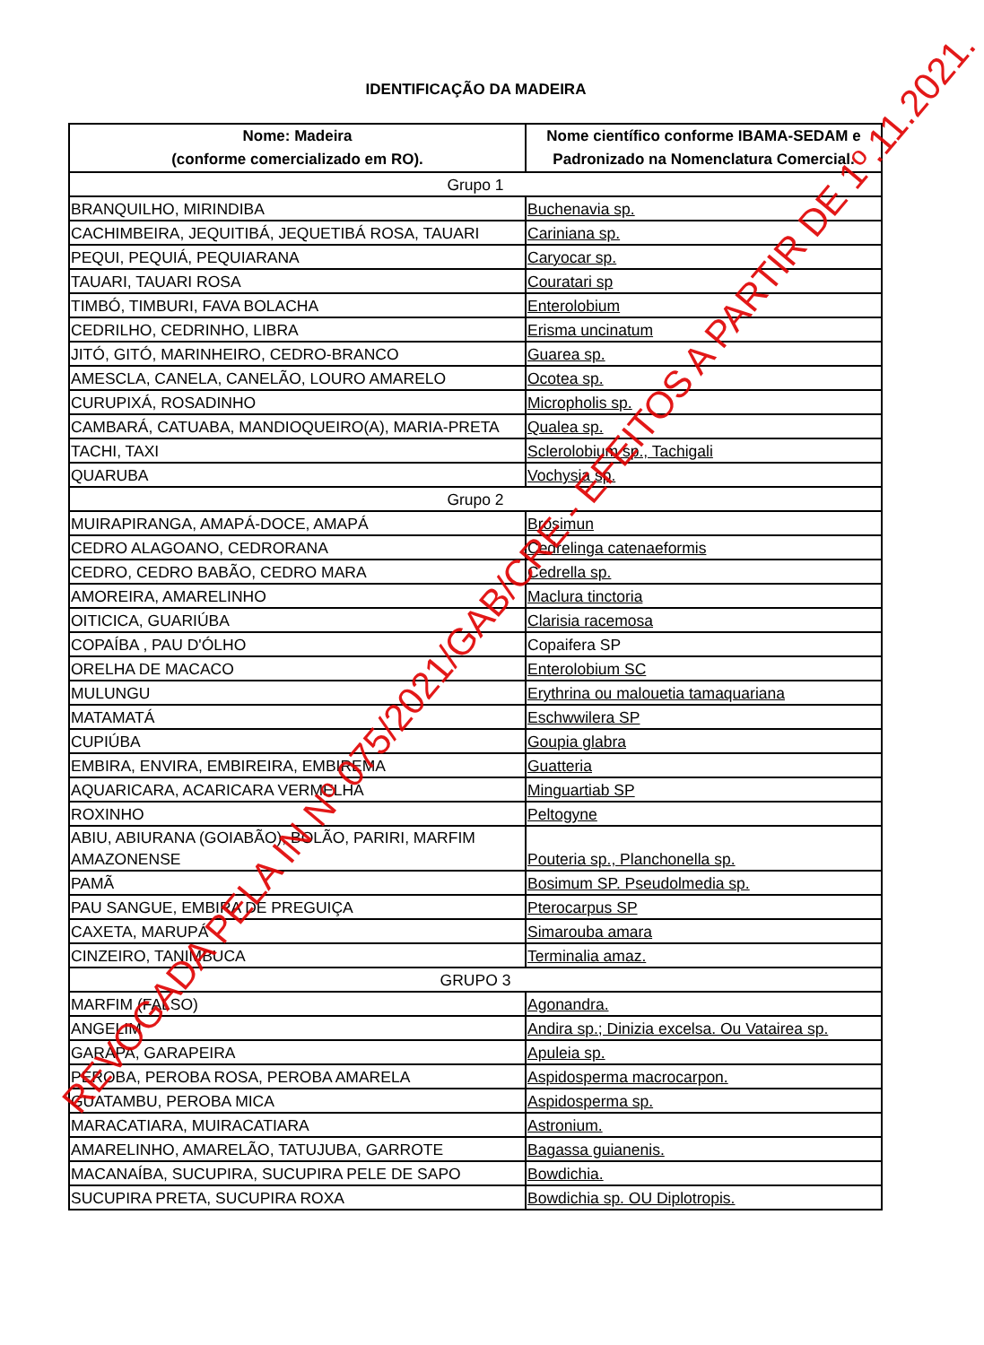IDENTIFICAÇÃO DA MADEIRA
| Nome: Madeira (conforme comercializado em RO). | Nome científico conforme IBAMA-SEDAM e Padronizado na Nomenclatura Comercial. |
| --- | --- |
| Grupo 1 | |
| BRANQUILHO, MIRINDIBA | Buchenavia sp. |
| CACHIMBEIRA, JEQUITIBÁ, JEQUETIBÁ ROSA, TAUARI | Cariniana sp. |
| PEQUI, PEQUIÁ, PEQUIARANA | Caryocar sp. |
| TAUARI, TAUARI ROSA | Couratari sp |
| TIMBÓ, TIMBURI, FAVA BOLACHA | Enterolobium |
| CEDRILHO, CEDRINHO, LIBRA | Erisma uncinatum |
| JITÓ, GITÓ, MARINHEIRO, CEDRO-BRANCO | Guarea sp. |
| AMESCLA, CANELA, CANELÃO, LOURO AMARELO | Ocotea sp. |
| CURUPIXÁ, ROSADINHO | Micropholis sp. |
| CAMBARÁ, CATUABA, MANDIOQUEIRO(A), MARIA-PRETA | Qualea sp. |
| TACHI, TAXI | Sclerolobium sp., Tachigali |
| QUARUBA | Vochysia sp. |
| Grupo 2 | |
| MUIRAPIRANGA, AMAPÁ-DOCE, AMAPÁ | Brosimun |
| CEDRO ALAGOANO, CEDRORANA | Cedrelinga catenaeformis |
| CEDRO, CEDRO BABÃO, CEDRO MARA | Cedrella sp. |
| AMOREIRA, AMARELINHO | Maclura tinctoria |
| OITICICA, GUARIÚBA | Clarisia racemosa |
| COPAÍBA , PAU D'ÓLHO | Copaifera SP |
| ORELHA DE MACACO | Enterolobium SC |
| MULUNGU | Erythrina ou malouetia tamaquariana |
| MATAMATÁ | Eschwwilera SP |
| CUPIÚBA | Goupia glabra |
| EMBIRA, ENVIRA, EMBIREIRA, EMBIREMA | Guatteria |
| AQUARICARA, ACARICARA VERMELHA | Minguartiab SP |
| ROXINHO | Peltogyne |
| ABIU, ABIURANA (GOIABÃO), BOLÃO, PARIRI, MARFIM AMAZONENSE | Pouteria sp., Planchonella sp. |
| PAMÃ | Bosimum SP. Pseudolmedia sp. |
| PAU SANGUE, EMBIRA DE PREGUIÇA | Pterocarpus SP |
| CAXETA, MARUPÁ | Simarouba amara |
| CINZEIRO, TANIMBUCA | Terminalia amaz. |
| GRUPO 3 | |
| MARFIM (FALSO) | Agonandra. |
| ANGELIM | Andira sp.; Dinizia excelsa. Ou Vatairea sp. |
| GARAPA, GARAPEIRA | Apuleia sp. |
| PEROBA, PEROBA ROSA, PEROBA AMARELA | Aspidosperma macrocarpon. |
| GUATAMBU, PEROBA MICA | Aspidosperma sp. |
| MARACATIARA, MUIRACATIARA | Astronium. |
| AMARELINHO, AMARELÃO, TATUJUBA, GARROTE | Bagassa guianenis. |
| MACANAÍBA, SUCUPIRA, SUCUPIRA PELE DE SAPO | Bowdichia. |
| SUCUPIRA PRETA, SUCUPIRA ROXA | Bowdichia sp. OU Diplotropis. |
REVOGADA PELA IN Nº 075/2021/GAB/CRE - EFEITOS A PARTIR DE 1º.11.2021.